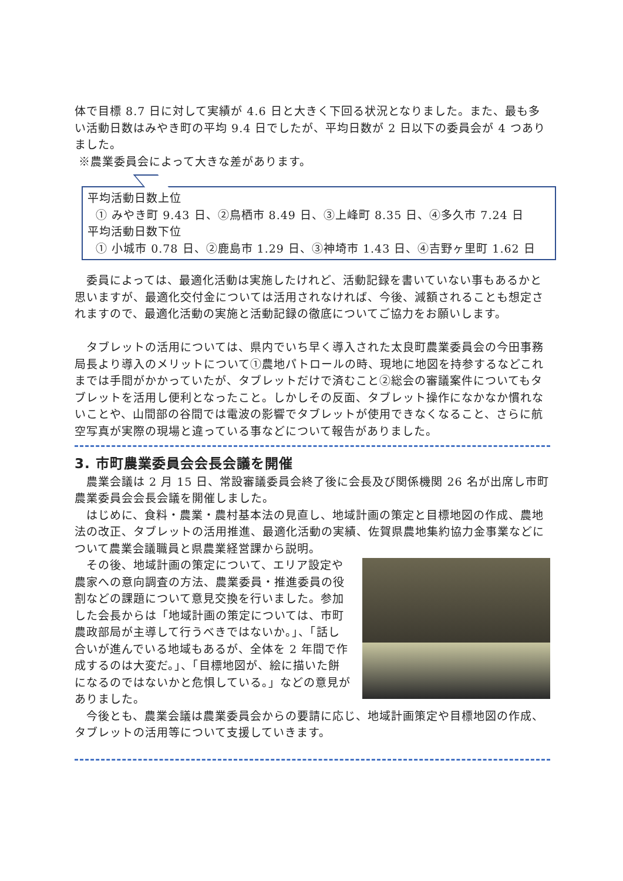体で目標 8.7 日に対して実績が 4.6 日と大きく下回る状況となりました。また、最も多い活動日数はみやき町の平均 9.4 日でしたが、平均日数が 2 日以下の委員会が 4 つありました。
※農業委員会によって大きな差があります。
平均活動日数上位
① みやき町 9.43 日、②鳥栖市 8.49 日、③上峰町 8.35 日、④多久市 7.24 日
平均活動日数下位
① 小城市 0.78 日、②鹿島市 1.29 日、③神埼市 1.43 日、④吉野ヶ里町 1.62 日
　委員によっては、最適化活動は実施したけれど、活動記録を書いていない事もあるかと思いますが、最適化交付金については活用されなければ、今後、減額されることも想定されますので、最適化活動の実施と活動記録の徹底についてご協力をお願いします。
　タブレットの活用については、県内でいち早く導入された太良町農業委員会の今田事務局長より導入のメリットについて①農地パトロールの時、現地に地図を持参するなどこれまでは手間がかかっていたが、タブレットだけで済むこと②総会の審議案件についてもタブレットを活用し便利となったこと。しかしその反面、タブレット操作になかなか慣れないことや、山間部の谷間では電波の影響でタブレットが使用できなくなること、さらに航空写真が実際の現場と違っている事などについて報告がありました。
3. 市町農業委員会会長会議を開催
　農業会議は 2 月 15 日、常設審議委員会終了後に会長及び関係機関 26 名が出席し市町農業委員会会長会議を開催しました。
　はじめに、食料・農業・農村基本法の見直し、地域計画の策定と目標地図の作成、農地法の改正、タブレットの活用推進、最適化活動の実績、佐賀県農地集約協力金事業などについて農業会議職員と県農業経営課から説明。
　その後、地域計画の策定について、エリア設定や農家への意向調査の方法、農業委員・推進委員の役割などの課題について意見交換を行いました。参加した会長からは「地域計画の策定については、市町農政部局が主導して行うべきではないか。」、「話し合いが進んでいる地域もあるが、全体を 2 年間で作成するのは大変だ。」、「目標地図が、絵に描いた餅になるのではないかと危惧している。」などの意見がありました。
　今後とも、農業会議は農業委員会からの要請に応じ、地域計画策定や目標地図の作成、タブレットの活用等について支援していきます。